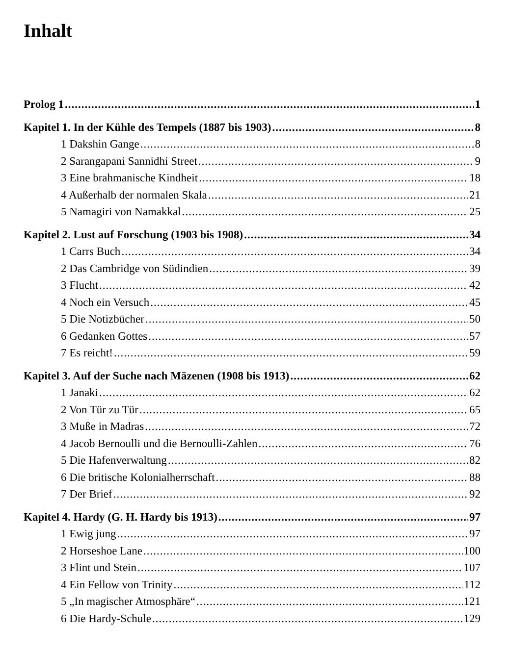Inhalt
Prolog 1 1
Kapitel 1. In der Kühle des Tempels (1887 bis 1903) 8
1 Dakshin Gange 8
2 Sarangapani Sannidhi Street 9
3 Eine brahmanische Kindheit 18
4 Außerhalb der normalen Skala 21
5 Namagiri von Namakkal 25
Kapitel 2. Lust auf Forschung (1903 bis 1908) 34
1 Carrs Buch 34
2 Das Cambridge von Südindien 39
3 Flucht 42
4 Noch ein Versuch 45
5 Die Notizbücher 50
6 Gedanken Gottes 57
7 Es reicht! 59
Kapitel 3. Auf der Suche nach Mäzenen (1908 bis 1913) 62
1 Janaki 62
2 Von Tür zu Tür 65
3 Muße in Madras 72
4 Jacob Bernoulli und die Bernoulli-Zahlen 76
5 Die Hafenverwaltung 82
6 Die britische Kolonialherrschaft 88
7 Der Brief 92
Kapitel 4. Hardy (G. H. Hardy bis 1913) 97
1 Ewig jung 97
2 Horseshoe Lane 100
3 Flint und Stein 107
4 Ein Fellow von Trinity 112
5 „In magischer Atmosphäre“ 121
6 Die Hardy-Schule 129